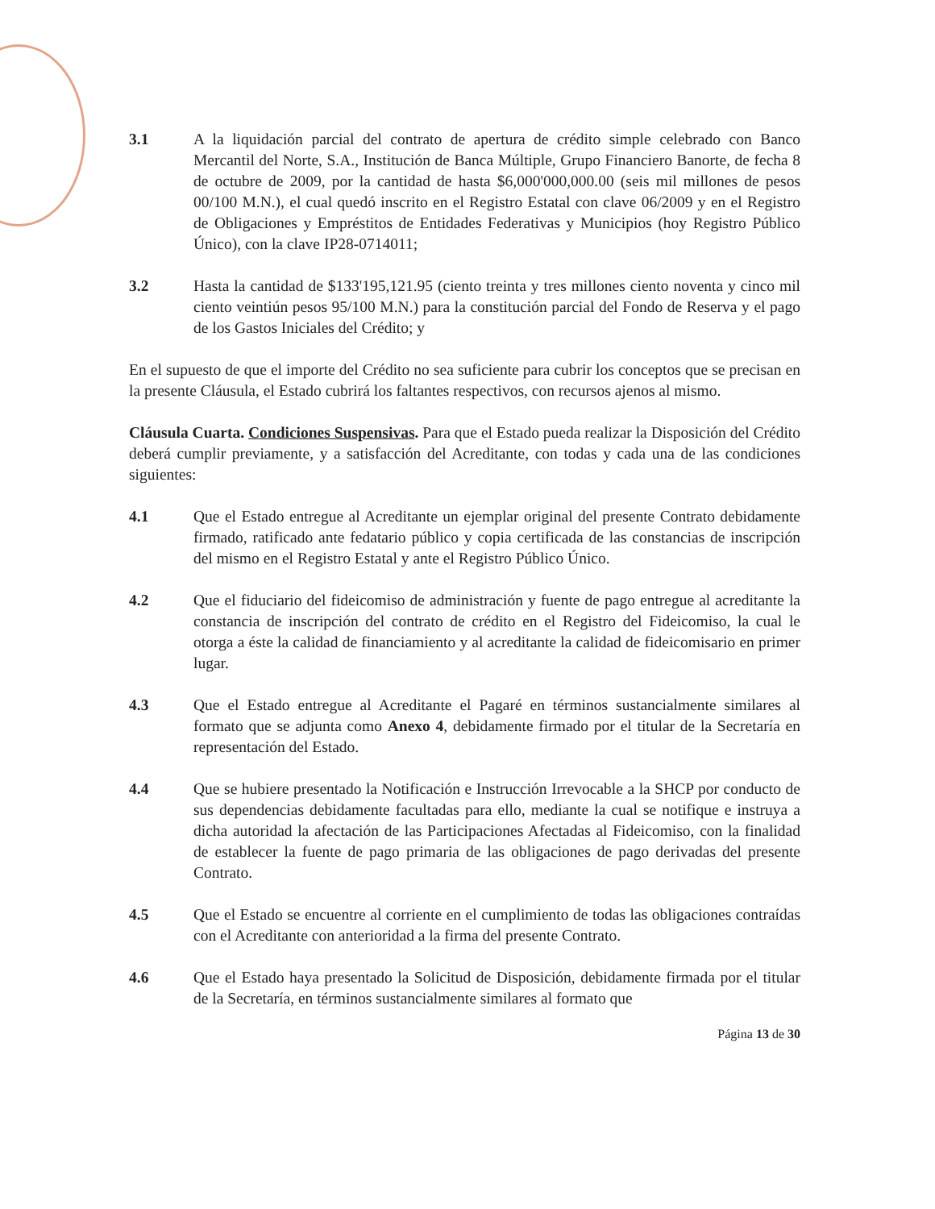3.1 A la liquidación parcial del contrato de apertura de crédito simple celebrado con Banco Mercantil del Norte, S.A., Institución de Banca Múltiple, Grupo Financiero Banorte, de fecha 8 de octubre de 2009, por la cantidad de hasta $6,000'000,000.00 (seis mil millones de pesos 00/100 M.N.), el cual quedó inscrito en el Registro Estatal con clave 06/2009 y en el Registro de Obligaciones y Empréstitos de Entidades Federativas y Municipios (hoy Registro Público Único), con la clave IP28-0714011;
3.2 Hasta la cantidad de $133'195,121.95 (ciento treinta y tres millones ciento noventa y cinco mil ciento veintiún pesos 95/100 M.N.) para la constitución parcial del Fondo de Reserva y el pago de los Gastos Iniciales del Crédito; y
En el supuesto de que el importe del Crédito no sea suficiente para cubrir los conceptos que se precisan en la presente Cláusula, el Estado cubrirá los faltantes respectivos, con recursos ajenos al mismo.
Cláusula Cuarta. Condiciones Suspensivas. Para que el Estado pueda realizar la Disposición del Crédito deberá cumplir previamente, y a satisfacción del Acreditante, con todas y cada una de las condiciones siguientes:
4.1 Que el Estado entregue al Acreditante un ejemplar original del presente Contrato debidamente firmado, ratificado ante fedatario público y copia certificada de las constancias de inscripción del mismo en el Registro Estatal y ante el Registro Público Único.
4.2 Que el fiduciario del fideicomiso de administración y fuente de pago entregue al acreditante la constancia de inscripción del contrato de crédito en el Registro del Fideicomiso, la cual le otorga a éste la calidad de financiamiento y al acreditante la calidad de fideicomisario en primer lugar.
4.3 Que el Estado entregue al Acreditante el Pagaré en términos sustancialmente similares al formato que se adjunta como Anexo 4, debidamente firmado por el titular de la Secretaría en representación del Estado.
4.4 Que se hubiere presentado la Notificación e Instrucción Irrevocable a la SHCP por conducto de sus dependencias debidamente facultadas para ello, mediante la cual se notifique e instruya a dicha autoridad la afectación de las Participaciones Afectadas al Fideicomiso, con la finalidad de establecer la fuente de pago primaria de las obligaciones de pago derivadas del presente Contrato.
4.5 Que el Estado se encuentre al corriente en el cumplimiento de todas las obligaciones contraídas con el Acreditante con anterioridad a la firma del presente Contrato.
4.6 Que el Estado haya presentado la Solicitud de Disposición, debidamente firmada por el titular de la Secretaría, en términos sustancialmente similares al formato que
Página 13 de 30